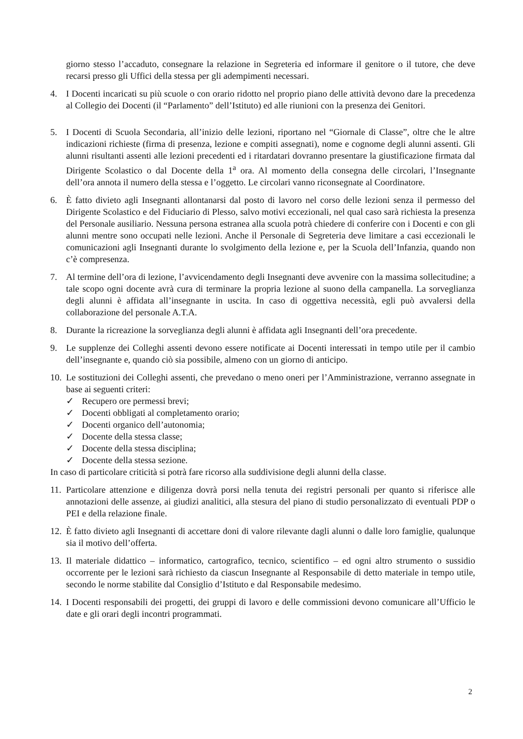giorno stesso l’accaduto, consegnare la relazione in Segreteria ed informare il genitore o il tutore, che deve recarsi presso gli Uffici della stessa per gli adempimenti necessari.
4. I Docenti incaricati su più scuole o con orario ridotto nel proprio piano delle attività devono dare la precedenza al Collegio dei Docenti (il “Parlamento” dell’Istituto) ed alle riunioni con la presenza dei Genitori.
5. I Docenti di Scuola Secondaria, all’inizio delle lezioni, riportano nel “Giornale di Classe”, oltre che le altre indicazioni richieste (firma di presenza, lezione e compiti assegnati), nome e cognome degli alunni assenti. Gli alunni risultanti assenti alle lezioni precedenti ed i ritardatari dovranno presentare la giustificazione firmata dal Dirigente Scolastico o dal Docente della 1<sup>a</sup> ora. Al momento della consegna delle circolari, l’Insegnante dell’ora annota il numero della stessa e l’oggetto. Le circolari vanno riconsegnate al Coordinatore.
6. È fatto divieto agli Insegnanti allontanarsi dal posto di lavoro nel corso delle lezioni senza il permesso del Dirigente Scolastico e del Fiduciario di Plesso, salvo motivi eccezionali, nel qual caso sarà richiesta la presenza del Personale ausiliario. Nessuna persona estranea alla scuola potrà chiedere di conferire con i Docenti e con gli alunni mentre sono occupati nelle lezioni. Anche il Personale di Segreteria deve limitare a casi eccezionali le comunicazioni agli Insegnanti durante lo svolgimento della lezione e, per la Scuola dell’Infanzia, quando non c’è compresenza.
7. Al termine dell’ora di lezione, l’avvicendamento degli Insegnanti deve avvenire con la massima sollecitudine; a tale scopo ogni docente avrà cura di terminare la propria lezione al suono della campanella. La sorveglianza degli alunni è affidata all’insegnante in uscita. In caso di oggettiva necessità, egli può avvalersi della collaborazione del personale A.T.A.
8. Durante la ricreazione la sorveglianza degli alunni è affidata agli Insegnanti dell’ora precedente.
9. Le supplenze dei Colleghi assenti devono essere notificate ai Docenti interessati in tempo utile per il cambio dell’insegnante e, quando ciò sia possibile, almeno con un giorno di anticipo.
10.
Le sostituzioni dei Colleghi assenti, che prevedano o meno oneri per l’Amministrazione, verranno assegnate in base ai seguenti criteri:
✓ Recupero ore permessi brevi;
✓ Docenti obbligati al completamento orario;
✓ Docenti organico dell’autonomia;
✓ Docente della stessa classe;
✓ Docente della stessa disciplina;
✓ Docente della stessa sezione.
In caso di particolare criticità si potrà fare ricorso alla suddivisione degli alunni della classe.
11.
Particolare attenzione e diligenza dovrà porsi nella tenuta dei registri personali per quanto si riferisce alle annotazioni delle assenze, ai giudizi analitici, alla stesura del piano di studio personalizzato di eventuali PDP o PEI e della relazione finale.
12.
È fatto divieto agli Insegnanti di accettare doni di valore rilevante dagli alunni o dalle loro famiglie, qualunque sia il motivo dell’offerta.
13.
Il materiale didattico – informatico, cartografico, tecnico, scientifico – ed ogni altro strumento o sussidio occorrente per le lezioni sarà richiesto da ciascun Insegnante al Responsabile di detto materiale in tempo utile, secondo le norme stabilite dal Consiglio d’Istituto e dal Responsabile medesimo.
14.
I Docenti responsabili dei progetti, dei gruppi di lavoro e delle commissioni devono comunicare all’Ufficio le date e gli orari degli incontri programmati.
2